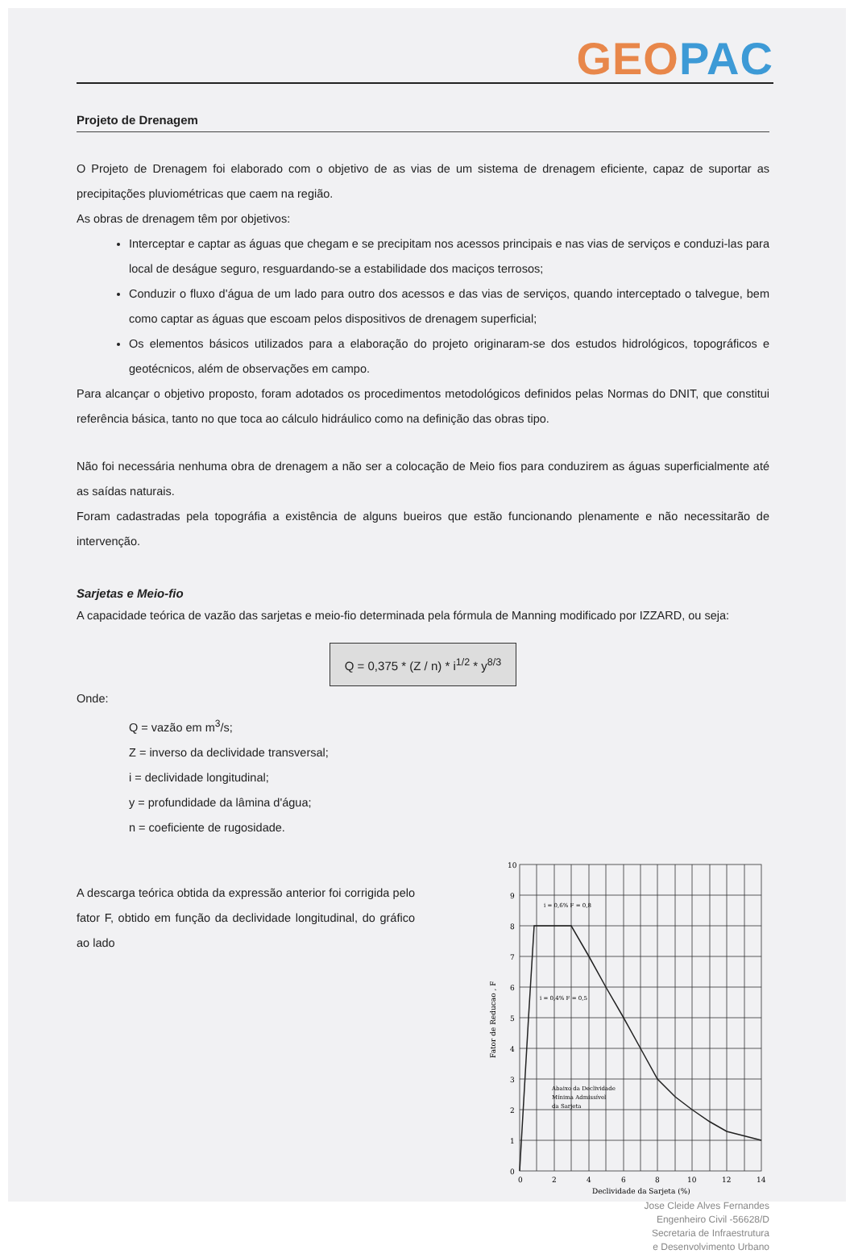GEO PAC
Projeto de Drenagem
O Projeto de Drenagem foi elaborado com o objetivo de as vias de um sistema de drenagem eficiente, capaz de suportar as precipitações pluviométricas que caem na região.
As obras de drenagem têm por objetivos:
Interceptar e captar as águas que chegam e se precipitam nos acessos principais e nas vias de serviços e conduzi-las para local de deságue seguro, resguardando-se a estabilidade dos maciços terrosos;
Conduzir o fluxo d'água de um lado para outro dos acessos e das vias de serviços, quando interceptado o talvegue, bem como captar as águas que escoam pelos dispositivos de drenagem superficial;
Os elementos básicos utilizados para a elaboração do projeto originaram-se dos estudos hidrológicos, topográficos e geotécnicos, além de observações em campo.
Para alcançar o objetivo proposto, foram adotados os procedimentos metodológicos definidos pelas Normas do DNIT, que constitui referência básica, tanto no que toca ao cálculo hidráulico como na definição das obras tipo.
Não foi necessária nenhuma obra de drenagem a não ser a colocação de Meio fios para conduzirem as águas superficialmente até as saídas naturais.
Foram cadastradas pela topográfia a existência de alguns bueiros que estão funcionando plenamente e não necessitarão de intervenção.
Sarjetas e Meio-fio
A capacidade teórica de vazão das sarjetas e meio-fio determinada pela fórmula de Manning modificado por IZZARD, ou seja:
Q = 0,375 * (Z / n) * i<sup>1/2</sup> * y<sup>8/3</sup>
Onde:
Q = vazão em m<sup>3</sup>/s;
Z = inverso da declividade transversal;
i = declividade longitudinal;
y = profundidade da lâmina d'água;
n = coeficiente de rugosidade.
A descarga teórica obtida da expressão anterior foi corrigida pelo fator F, obtido em função da declividade longitudinal, do gráfico ao lado
10
9
8
7
6
5
4
3
2
1
0
0
2
4
6
8
10
12
14
i = 0,6% F = 0,8
i = 0,4% F = 0,5
Abaixo da Declividade
Mínima Admissível
da Sarjeta
Fator de Reducao , F
Declividade da Sarjeta (%)
Jose Cleide Alves Fernandes
Engenheiro Civil -56628/D
Secretaria de Infraestrutura
e Desenvolvimento Urbano